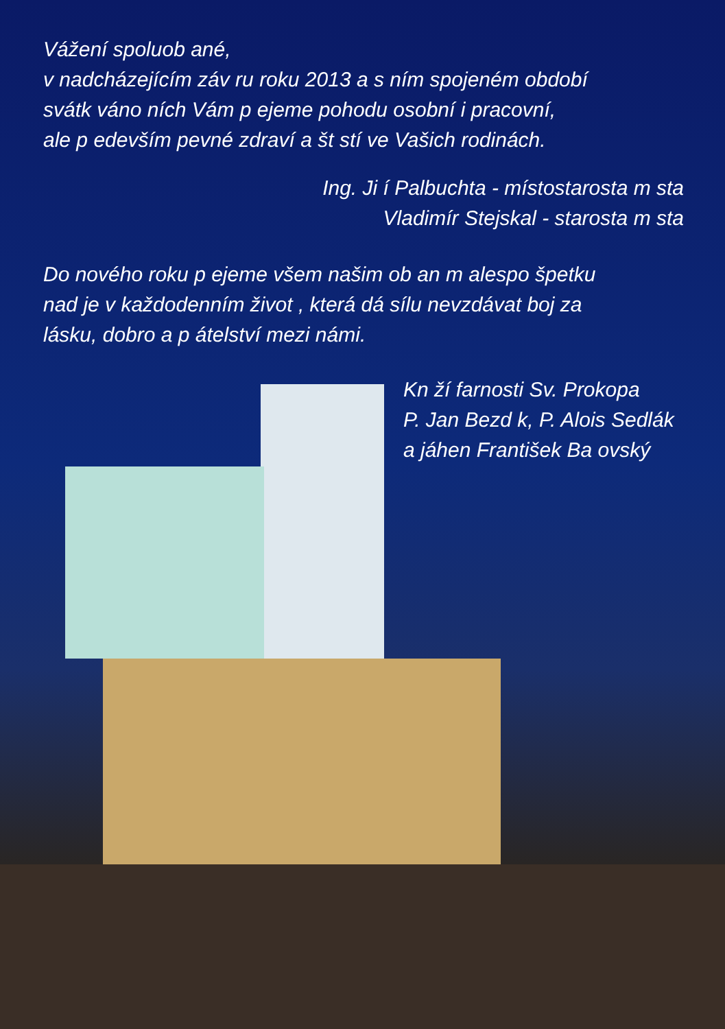Vážení spoluob ané,
v nadcházejícím záv ru roku 2013 a s ním spojeném období
svátk váno ních Vám p ejeme pohodu osobní i pracovní,
ale p edevším pevné zdraví a št stí ve Vašich rodinách.
Ing. Ji í Palbuchta - místostarosta m sta
Vladimír Stejskal - starosta m sta
Do nového roku p ejeme všem našim ob an m alespo špetku
nad je v každodenním život , která dá sílu nevzdávat boj za
lásku, dobro a p átelství mezi námi.
Kn ží farnosti Sv. Prokopa
P. Jan Bezd k, P. Alois Sedlák
a jáhen František Ba ovský